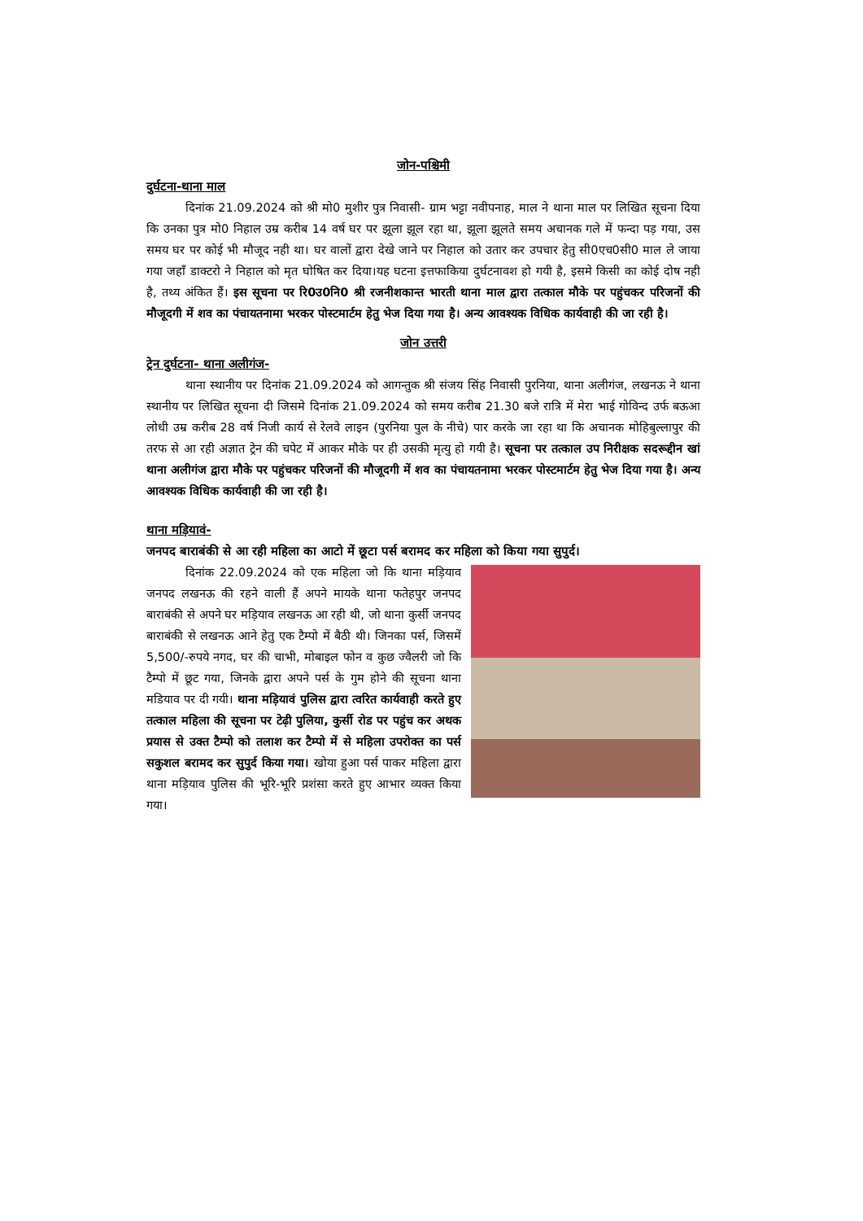जोन-पश्चिमी
दुर्घटना-थाना माल
दिनांक 21.09.2024 को श्री मो0 मुशीर पुत्र निवासी- ग्राम भट्टा नवीपनाह, माल ने थाना माल पर लिखित सूचना दिया कि उनका पुत्र मो0 निहाल उम्र करीब 14 वर्ष घर पर झूला झूल रहा था, झूला झूलते समय अचानक गले में फन्दा पड़ गया, उस समय घर पर कोई भी मौजूद नही था। घर वालों द्वारा देखे जाने पर निहाल को उतार कर उपचार हेतु सी0एच0सी0 माल ले जाया गया जहाँ डाक्टरो ने निहाल को मृत घोषित कर दिया।यह घटना इत्तफाकिया दुर्घटनावश हो गयी है, इसमे किसी का कोई दोष नही है, तथ्य अंकित हैं। इस सूचना पर रि0उ0नि0 श्री रजनीशकान्त भारती थाना माल द्वारा तत्काल मौके पर पहुंचकर परिजनों की मौजूदगी में शव का पंचायतनामा भरकर पोस्टमार्टम हेतु भेज दिया गया है। अन्य आवश्यक विधिक कार्यवाही की जा रही है।
जोन उत्तरी
ट्रेन दुर्घटना- थाना अलीगंज-
थाना स्थानीय पर दिनांक 21.09.2024 को आगन्तुक श्री संजय सिंह निवासी पुरनिया, थाना अलीगंज, लखनऊ ने थाना स्थानीय पर लिखित सूचना दी जिसमे दिनांक 21.09.2024 को समय करीब 21.30 बजे रात्रि में मेरा भाई गोविन्द उर्फ बऊआ लोधी उम्र करीब 28 वर्ष निजी कार्य से रेलवे लाइन (पुरनिया पुल के नीचे) पार करके जा रहा था कि अचानक मोहिबुल्लापुर की तरफ से आ रही अज्ञात ट्रेन की चपेट में आकर मौके पर ही उसकी मृत्यु हो गयी है। सूचना पर तत्काल उप निरीक्षक सदरूद्दीन खां थाना अलीगंज द्वारा मौके पर पहुंचकर परिजनों की मौजूदगी में शव का पंचायतनामा भरकर पोस्टमार्टम हेतु भेज दिया गया है। अन्य आवश्यक विधिक कार्यवाही की जा रही है।
थाना मड़ियावं-
जनपद बाराबंकी से आ रही महिला का आटो में छूटा पर्स बरामद कर महिला को किया गया सुपुर्द।
दिनांक 22.09.2024 को एक महिला जो कि थाना मड़ियाव जनपद लखनऊ की रहने वाली हैं अपने मायके थाना फतेहपुर जनपद बाराबंकी से अपने घर मड़ियाव लखनऊ आ रही थी, जो थाना कुर्सी जनपद बाराबंकी से लखनऊ आने हेतु एक टैम्पो में बैठी थी। जिनका पर्स, जिसमें 5,500/-रुपये नगद, घर की चाभी, मोबाइल फोन व कुछ ज्वैलरी जो कि टैम्पो में छूट गया, जिनके द्वारा अपने पर्स के गुम होने की सूचना थाना मडियाव पर दी गयी। थाना मड़ियावं पुलिस द्वारा त्वरित कार्यवाही करते हुए तत्काल महिला की सूचना पर टेढ़ी पुलिया, कुर्सी रोड पर पहुंच कर अथक प्रयास से उक्त टैम्पो को तलाश कर टैम्पो में से महिला उपरोक्त का पर्स सकुशल बरामद कर सुपुर्द किया गया। खोया हुआ पर्स पाकर महिला द्वारा थाना मड़ियाव पुलिस की भूरि-भूरि प्रशंसा करते हुए आभार व्यक्त किया गया।